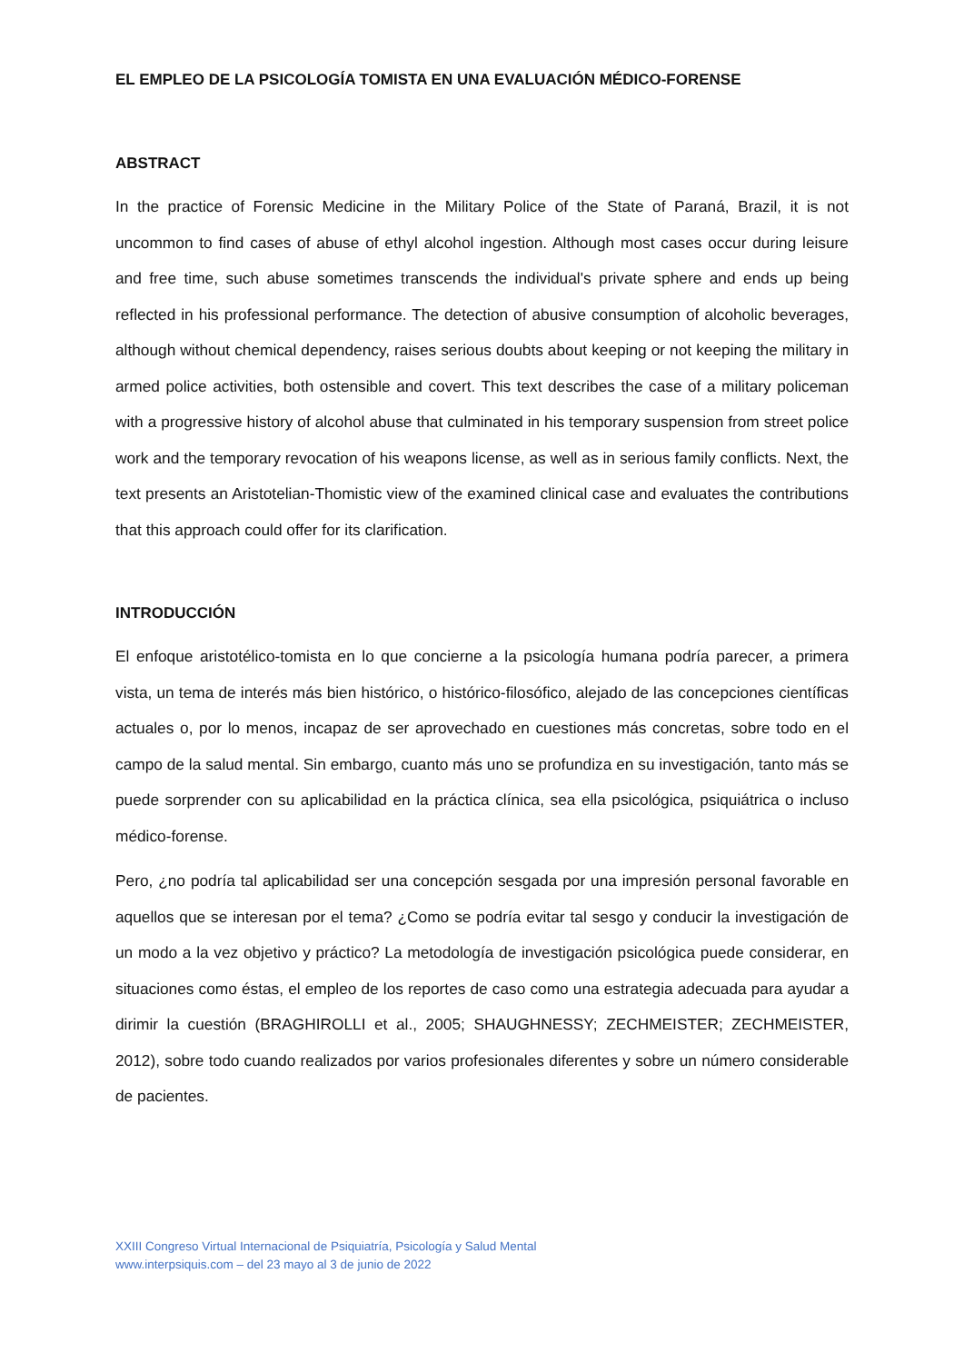EL EMPLEO DE LA PSICOLOGÍA TOMISTA EN UNA EVALUACIÓN MÉDICO-FORENSE
ABSTRACT
In the practice of Forensic Medicine in the Military Police of the State of Paraná, Brazil, it is not uncommon to find cases of abuse of ethyl alcohol ingestion. Although most cases occur during leisure and free time, such abuse sometimes transcends the individual's private sphere and ends up being reflected in his professional performance. The detection of abusive consumption of alcoholic beverages, although without chemical dependency, raises serious doubts about keeping or not keeping the military in armed police activities, both ostensible and covert. This text describes the case of a military policeman with a progressive history of alcohol abuse that culminated in his temporary suspension from street police work and the temporary revocation of his weapons license, as well as in serious family conflicts. Next, the text presents an Aristotelian-Thomistic view of the examined clinical case and evaluates the contributions that this approach could offer for its clarification.
INTRODUCCIÓN
El enfoque aristotélico-tomista en lo que concierne a la psicología humana podría parecer, a primera vista, un tema de interés más bien histórico, o histórico-filosófico, alejado de las concepciones científicas actuales o, por lo menos, incapaz de ser aprovechado en cuestiones más concretas, sobre todo en el campo de la salud mental. Sin embargo, cuanto más uno se profundiza en su investigación, tanto más se puede sorprender con su aplicabilidad en la práctica clínica, sea ella psicológica, psiquiátrica o incluso médico-forense.
Pero, ¿no podría tal aplicabilidad ser una concepción sesgada por una impresión personal favorable en aquellos que se interesan por el tema? ¿Como se podría evitar tal sesgo y conducir la investigación de un modo a la vez objetivo y práctico? La metodología de investigación psicológica puede considerar, en situaciones como éstas, el empleo de los reportes de caso como una estrategia adecuada para ayudar a dirimir la cuestión (BRAGHIROLLI et al., 2005; SHAUGHNESSY; ZECHMEISTER; ZECHMEISTER, 2012), sobre todo cuando realizados por varios profesionales diferentes y sobre un número considerable de pacientes.
XXIII Congreso Virtual Internacional de Psiquiatría, Psicología y Salud Mental
www.interpsiquis.com – del 23 mayo al 3 de junio de 2022